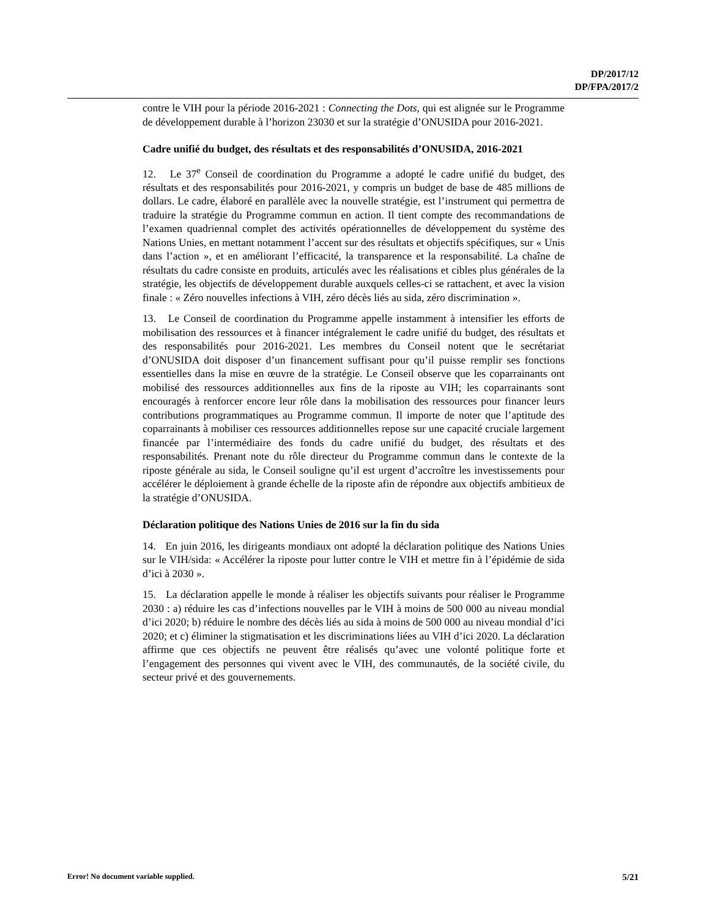DP/2017/12
DP/FPA/2017/2
contre le VIH pour la période 2016-2021 : Connecting the Dots, qui est alignée sur le Programme de développement durable à l’horizon 23030 et sur la stratégie d’ONUSIDA pour 2016-2021.
Cadre unifié du budget, des résultats et des responsabilités d’ONUSIDA, 2016-2021
12. Le 37<sup>e</sup> Conseil de coordination du Programme a adopté le cadre unifié du budget, des résultats et des responsabilités pour 2016-2021, y compris un budget de base de 485 millions de dollars. Le cadre, élaboré en parallèle avec la nouvelle stratégie, est l’instrument qui permettra de traduire la stratégie du Programme commun en action. Il tient compte des recommandations de l’examen quadriennal complet des activités opérationnelles de développement du système des Nations Unies, en mettant notamment l’accent sur des résultats et objectifs spécifiques, sur « Unis dans l’action », et en améliorant l’efficacité, la transparence et la responsabilité. La chaîne de résultats du cadre consiste en produits, articulés avec les réalisations et cibles plus générales de la stratégie, les objectifs de développement durable auxquels celles-ci se rattachent, et avec la vision finale : « Zéro nouvelles infections à VIH, zéro décès liés au sida, zéro discrimination ».
13. Le Conseil de coordination du Programme appelle instamment à intensifier les efforts de mobilisation des ressources et à financer intégralement le cadre unifié du budget, des résultats et des responsabilités pour 2016-2021. Les membres du Conseil notent que le secrétariat d’ONUSIDA doit disposer d’un financement suffisant pour qu’il puisse remplir ses fonctions essentielles dans la mise en œuvre de la stratégie. Le Conseil observe que les coparrainants ont mobilisé des ressources additionnelles aux fins de la riposte au VIH; les coparrainants sont encouragés à renforcer encore leur rôle dans la mobilisation des ressources pour financer leurs contributions programmatiques au Programme commun. Il importe de noter que l’aptitude des coparrainants à mobiliser ces ressources additionnelles repose sur une capacité cruciale largement financée par l’intermédiaire des fonds du cadre unifié du budget, des résultats et des responsabilités. Prenant note du rôle directeur du Programme commun dans le contexte de la riposte générale au sida, le Conseil souligne qu’il est urgent d’accroître les investissements pour accélérer le déploiement à grande échelle de la riposte afin de répondre aux objectifs ambitieux de la stratégie d’ONUSIDA.
Déclaration politique des Nations Unies de 2016 sur la fin du sida
14. En juin 2016, les dirigeants mondiaux ont adopté la déclaration politique des Nations Unies sur le VIH/sida: « Accélérer la riposte pour lutter contre le VIH et mettre fin à l’épidémie de sida d’ici à 2030 ».
15. La déclaration appelle le monde à réaliser les objectifs suivants pour réaliser le Programme 2030 : a) réduire les cas d’infections nouvelles par le VIH à moins de 500 000 au niveau mondial d’ici 2020; b) réduire le nombre des décès liés au sida à moins de 500 000 au niveau mondial d’ici 2020; et c) éliminer la stigmatisation et les discriminations liées au VIH d’ici 2020. La déclaration affirme que ces objectifs ne peuvent être réalisés qu’avec une volonté politique forte et l’engagement des personnes qui vivent avec le VIH, des communautés, de la société civile, du secteur privé et des gouvernements.
Error! No document variable supplied. 5/21